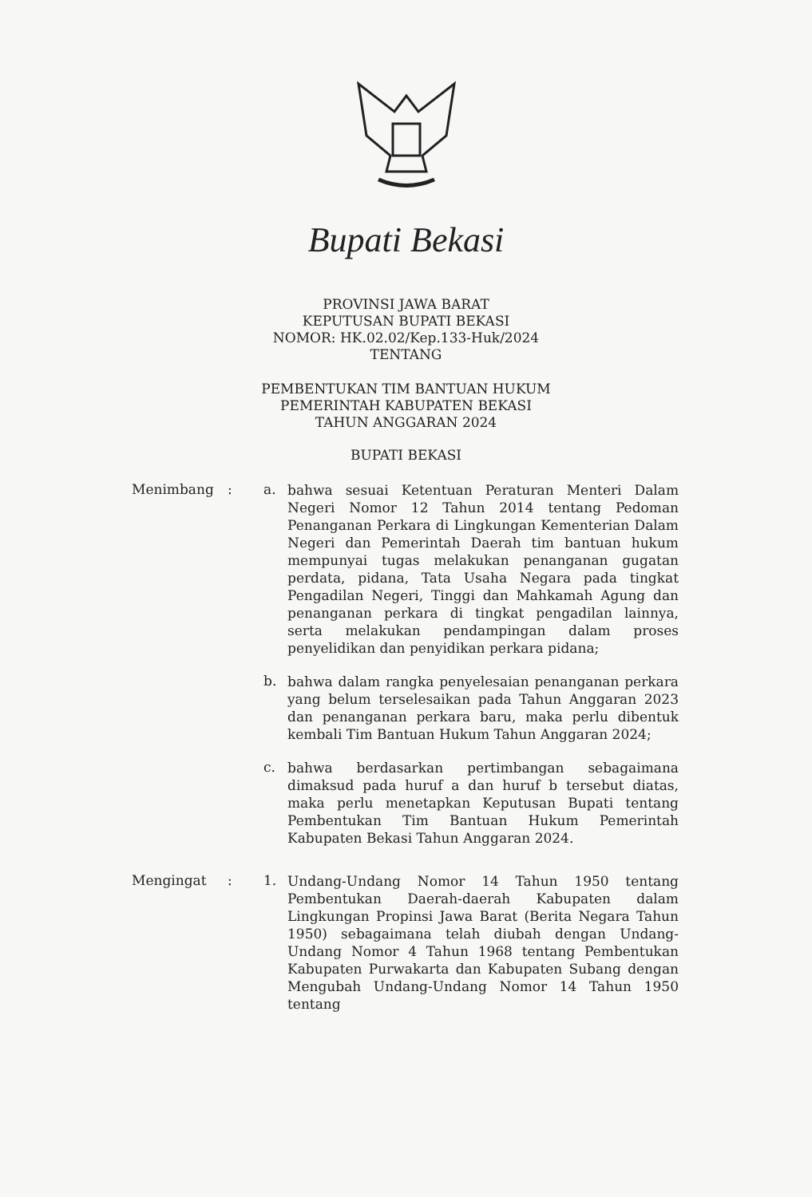Bupati Bekasi
PROVINSI JAWA BARAT
KEPUTUSAN BUPATI BEKASI
NOMOR: HK.02.02/Kep.133-Huk/2024
TENTANG
PEMBENTUKAN TIM BANTUAN HUKUM
PEMERINTAH KABUPATEN BEKASI
TAHUN ANGGARAN 2024
BUPATI BEKASI
Menimbang : a.
bahwa sesuai Ketentuan Peraturan Menteri Dalam Negeri Nomor 12 Tahun 2014 tentang Pedoman Penanganan Perkara di Lingkungan Kementerian Dalam Negeri dan Pemerintah Daerah tim bantuan hukum mempunyai tugas melakukan penanganan gugatan perdata, pidana, Tata Usaha Negara pada tingkat Pengadilan Negeri, Tinggi dan Mahkamah Agung dan penanganan perkara di tingkat pengadilan lainnya, serta melakukan pendampingan dalam proses penyelidikan dan penyidikan perkara pidana;
b.
bahwa dalam rangka penyelesaian penanganan perkara yang belum terselesaikan pada Tahun Anggaran 2023 dan penanganan perkara baru, maka perlu dibentuk kembali Tim Bantuan Hukum Tahun Anggaran 2024;
c.
bahwa berdasarkan pertimbangan sebagaimana dimaksud pada huruf a dan huruf b tersebut diatas, maka perlu menetapkan Keputusan Bupati tentang Pembentukan Tim Bantuan Hukum Pemerintah Kabupaten Bekasi Tahun Anggaran 2024.
Mengingat : 1.
Undang-Undang Nomor 14 Tahun 1950 tentang Pembentukan Daerah-daerah Kabupaten dalam Lingkungan Propinsi Jawa Barat (Berita Negara Tahun 1950) sebagaimana telah diubah dengan Undang-Undang Nomor 4 Tahun 1968 tentang Pembentukan Kabupaten Purwakarta dan Kabupaten Subang dengan Mengubah Undang-Undang Nomor 14 Tahun 1950 tentang